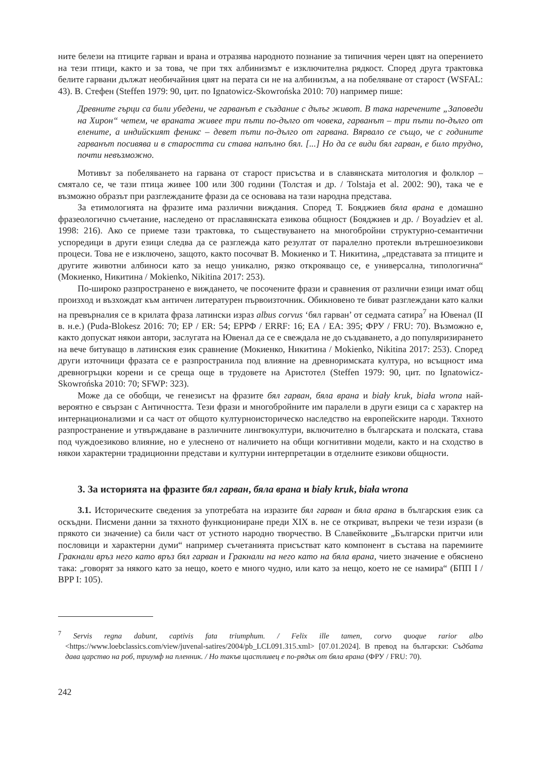ните белези на птиците гарван и врана и отразява народното познание за типичния черен цвят на оперението на тези птици, както и за това, че при тях албинизмът е изключителна рядкост. Според друга трактовка белите гарвани дължат необичайния цвят на перата си не на албинизъм, а на побеляване от старост (WSFAL: 43). В. Стефен (Steffen 1979: 90, цит. по Ignatowicz-Skowrońska 2010: 70) например пише:
Древните гърци са били убедени, че гарванът е създание с дълъг живот. В така наречените „Заповеди на Хирон“ четем, че враната живее три пъти по-дълго от човека, гарванът – три пъти по-дълго от елените, а индийският феникс – девет пъти по-дълго от гарвана. Вярвало се също, че с годините гарванът посивява и в старостта си става напълно бял. [...] Но да се види бял гарван, е било трудно, почти невъзможно.
Мотивът за побеляването на гарвана от старост присъства и в славянската митология и фолклор – смятало се, че тази птица живее 100 или 300 години (Толстая и др. / Tolstaja et al. 2002: 90), така че е възможно образът при разглежданите фрази да се основава на тази народна представа.
За етимологията на фразите има различни виждания. Според Т. Бояджиев бяла врана е домашно фразеологично съчетание, наследено от праславянската езикова общност (Бояджиев и др. / Boyadziev et al. 1998: 216). Ако се приеме тази трактовка, то съществуването на многобройни структурно-семантични успоредици в други езици следва да се разглежда като резултат от паралелно протекли вътрешноезикови процеси. Това не е изключено, защото, както посочват В. Мокиенко и Т. Никитина, „представата за птиците и другите животни албиноси като за нещо уникално, рязко открояващо се, е универсална, типологична“ (Мокиенко, Никитина / Mokienko, Nikitina 2017: 253).
По-широко разпространено е виждането, че посочените фрази и сравнения от различни езици имат общ произход и възхождат към античен литературен първоизточник. Обикновено те биват разглеждани като калки на превърналия се в крилата фраза латински израз albus corvus ‘бял гарван’ от седмата сатира<sup>7</sup> на Ювенал (II в. н.е.) (Puda-Blokesz 2016: 70; ЕР / ER: 54; ЕРРФ / ERRF: 16; ЕА / EA: 395; ФРУ / FRU: 70). Възможно е, както допускат някои автори, заслугата на Ювенал да се е свеждала не до създаването, а до популяризирането на вече битуващо в латинския език сравнение (Мокиенко, Никитина / Mokienko, Nikitina 2017: 253). Според други източници фразата се е разпространила под влияние на древноримската култура, но всъщност има древногръцки корени и се среща още в трудовете на Аристотел (Steffen 1979: 90, цит. по Ignatowicz-Skowrońska 2010: 70; SFWP: 323).
Може да се обобщи, че генезисът на фразите бял гарван, бяла врана и biały kruk, biała wrona най-вероятно е свързан с Античността. Тези фрази и многобройните им паралели в други езици са с характер на интернационализми и са част от общото културноисторическо наследство на европейските народи. Тяхното разпространение и утвърждаване в различните лингвокултури, включително в българската и полската, става под чуждоезиково влияние, но е улеснено от наличието на общи когнитивни модели, както и на сходство в някои характерни традиционни представи и културни интерпретации в отделните езикови общности.
3. За историята на фразите бял гарван, бяла врана и biały kruk, biała wrona
3.1. Историческите сведения за употребата на изразите бял гарван и бяла врана в българския език са оскъдни. Писмени данни за тяхното функциониране преди XIX в. не се откриват, въпреки че тези изрази (в прякото си значение) са били част от устното народно творчество. В Славейковите „Български притчи или пословици и характерни думи“ например съчетанията присъстват като компонент в състава на паремиите Гракнали връз него като връз бял гарван и Гракнали на него като на бяла врана, чието значение е обяснено така: „говорят за някого като за нещо, което е много чудно, или като за нещо, което не се намира“ (БПП I / BPP I: 105).
<sup>7</sup> Servis regna dabunt, captivis fata triumphum. / Felix ille tamen, corvo quoque rarior albo <https://www.loebclassics.com/view/juvenal-satires/2004/pb_LCL091.315.xml> [07.01.2024]. В превод на български: Съдбата дава царство на роб, триумф на пленник. / Но такъв щастливец е по-рядък от бяла врана (ФРУ / FRU: 70).
242